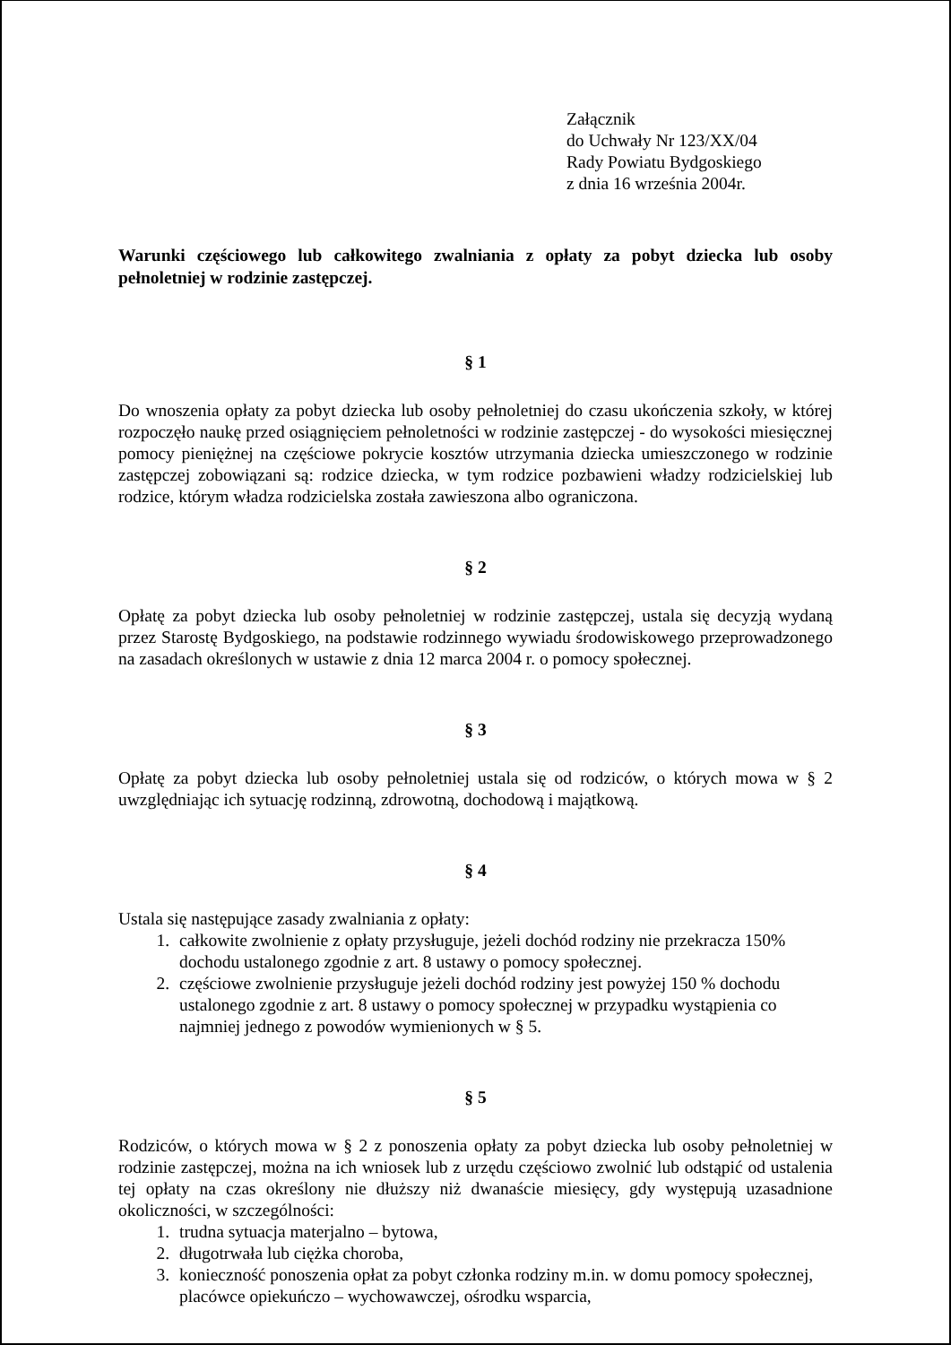Załącznik
do Uchwały Nr 123/XX/04
Rady Powiatu Bydgoskiego
z dnia 16 września 2004r.
Warunki częściowego lub całkowitego zwalniania z opłaty za pobyt dziecka lub osoby pełnoletniej w rodzinie zastępczej.
§ 1
Do wnoszenia opłaty za pobyt dziecka lub osoby pełnoletniej do czasu ukończenia szkoły, w której rozpoczęło naukę przed osiągnięciem pełnoletności w rodzinie zastępczej - do wysokości miesięcznej pomocy pieniężnej na częściowe pokrycie kosztów utrzymania dziecka umieszczonego w rodzinie zastępczej zobowiązani są: rodzice dziecka, w tym rodzice pozbawieni władzy rodzicielskiej lub rodzice, którym władza rodzicielska została zawieszona albo ograniczona.
§ 2
Opłatę za pobyt dziecka lub osoby pełnoletniej w rodzinie zastępczej, ustala się decyzją wydaną przez Starostę Bydgoskiego, na podstawie rodzinnego wywiadu środowiskowego przeprowadzonego na zasadach określonych w ustawie z dnia 12 marca 2004 r. o pomocy społecznej.
§ 3
Opłatę za pobyt dziecka lub osoby pełnoletniej ustala się od rodziców, o których mowa w § 2 uwzględniając ich sytuację rodzinną, zdrowotną, dochodową i majątkową.
§ 4
Ustala się następujące zasady zwalniania z opłaty:
1. całkowite zwolnienie z opłaty przysługuje, jeżeli dochód rodziny nie przekracza 150% dochodu ustalonego zgodnie z art. 8 ustawy o pomocy społecznej.
2. częściowe zwolnienie przysługuje jeżeli dochód rodziny jest powyżej 150 % dochodu ustalonego zgodnie z art. 8 ustawy o pomocy społecznej w przypadku wystąpienia co najmniej jednego z powodów wymienionych w § 5.
§ 5
Rodziców, o których mowa w § 2 z ponoszenia opłaty za pobyt dziecka lub osoby pełnoletniej w rodzinie zastępczej, można na ich wniosek lub z urzędu częściowo zwolnić lub odstąpić od ustalenia tej opłaty na czas określony nie dłuższy niż dwanaście miesięcy, gdy występują uzasadnione okoliczności, w szczególności:
1. trudna sytuacja materjalno – bytowa,
2. długotrwała lub ciężka choroba,
3. konieczność ponoszenia opłat za pobyt członka rodziny m.in. w domu pomocy społecznej, placówce opiekuńczo – wychowawczej, ośrodku wsparcia,